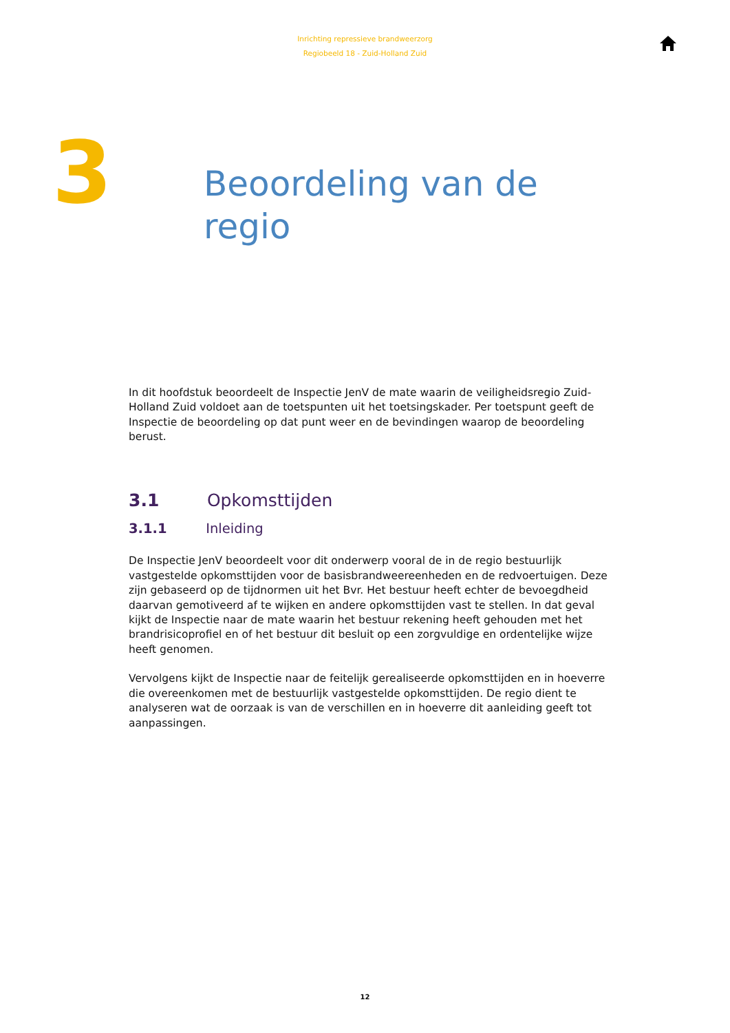Inrichting repressieve brandweerzorg
Regiobeeld 18 - Zuid-Holland Zuid
3
Beoordeling van de
regio
In dit hoofdstuk beoordeelt de Inspectie JenV de mate waarin de veiligheidsregio Zuid-Holland Zuid voldoet aan de toetspunten uit het toetsingskader. Per toetspunt geeft de Inspectie de beoordeling op dat punt weer en de bevindingen waarop de beoordeling berust.
3.1 Opkomsttijden
3.1.1 Inleiding
De Inspectie JenV beoordeelt voor dit onderwerp vooral de in de regio bestuurlijk vastgestelde opkomsttijden voor de basisbrandweereenheden en de redvoertuigen. Deze zijn gebaseerd op de tijdnormen uit het Bvr. Het bestuur heeft echter de bevoegdheid daarvan gemotiveerd af te wijken en andere opkomsttijden vast te stellen. In dat geval kijkt de Inspectie naar de mate waarin het bestuur rekening heeft gehouden met het brandrisicoprofiel en of het bestuur dit besluit op een zorgvuldige en ordentelijke wijze heeft genomen.
Vervolgens kijkt de Inspectie naar de feitelijk gerealiseerde opkomsttijden en in hoeverre die overeenkomen met de bestuurlijk vastgestelde opkomsttijden. De regio dient te analyseren wat de oorzaak is van de verschillen en in hoeverre dit aanleiding geeft tot aanpassingen.
12